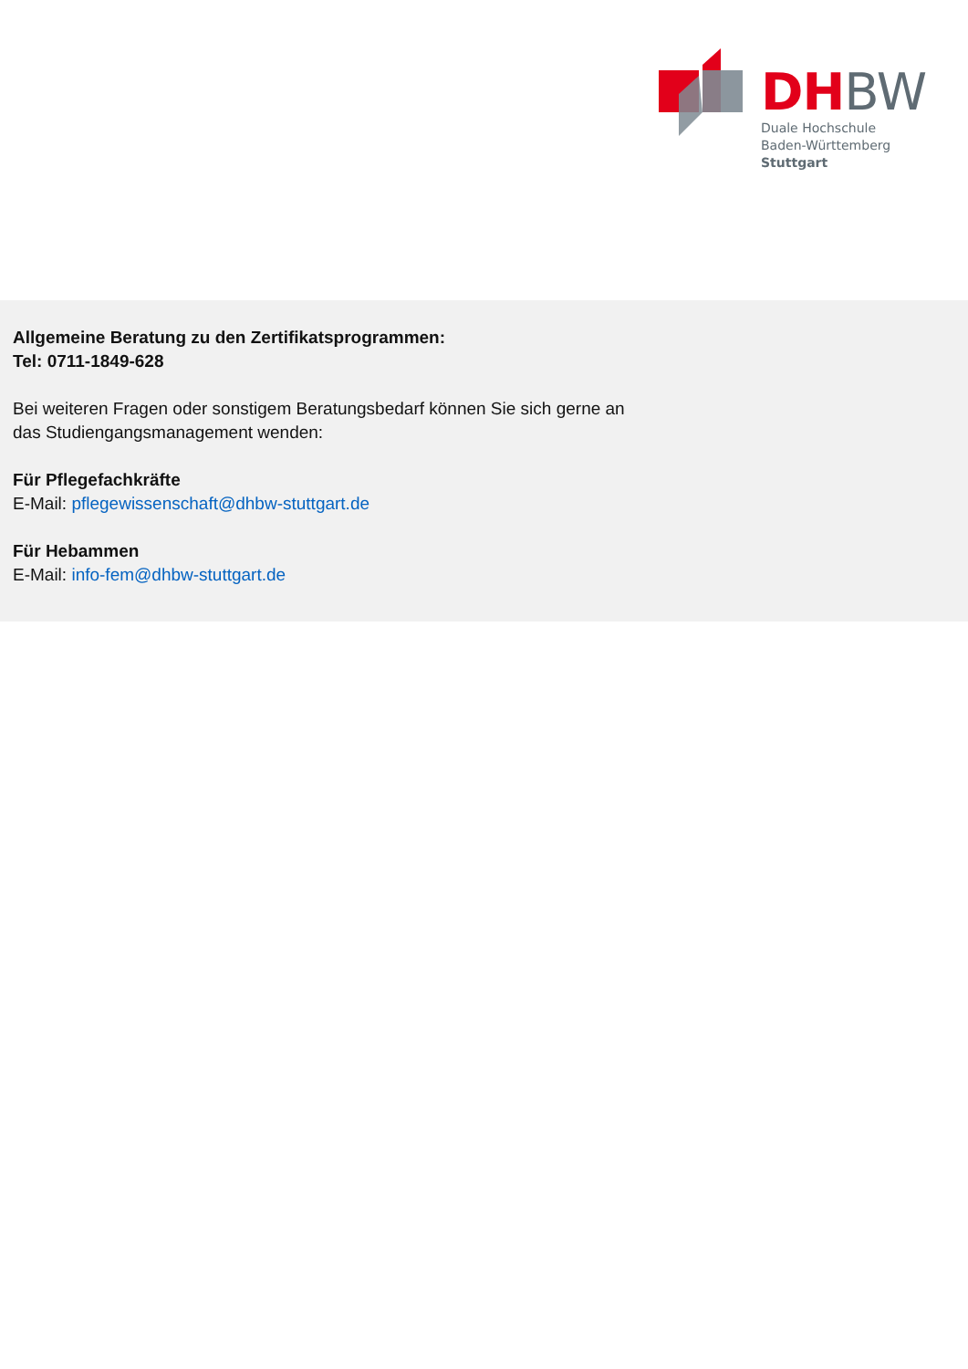DH BW
Duale Hochschule
Baden-Württemberg
Stuttgart
Allgemeine Beratung zu den Zertifikatsprogrammen:
Tel: 0711-1849-628
Bei weiteren Fragen oder sonstigem Beratungsbedarf können Sie sich gerne an
das Studiengangsmanagement wenden:
Für Pflegefachkräfte
E-Mail: pflegewissenschaft@dhbw-stuttgart.de
Für Hebammen
E-Mail: info-fem@dhbw-stuttgart.de